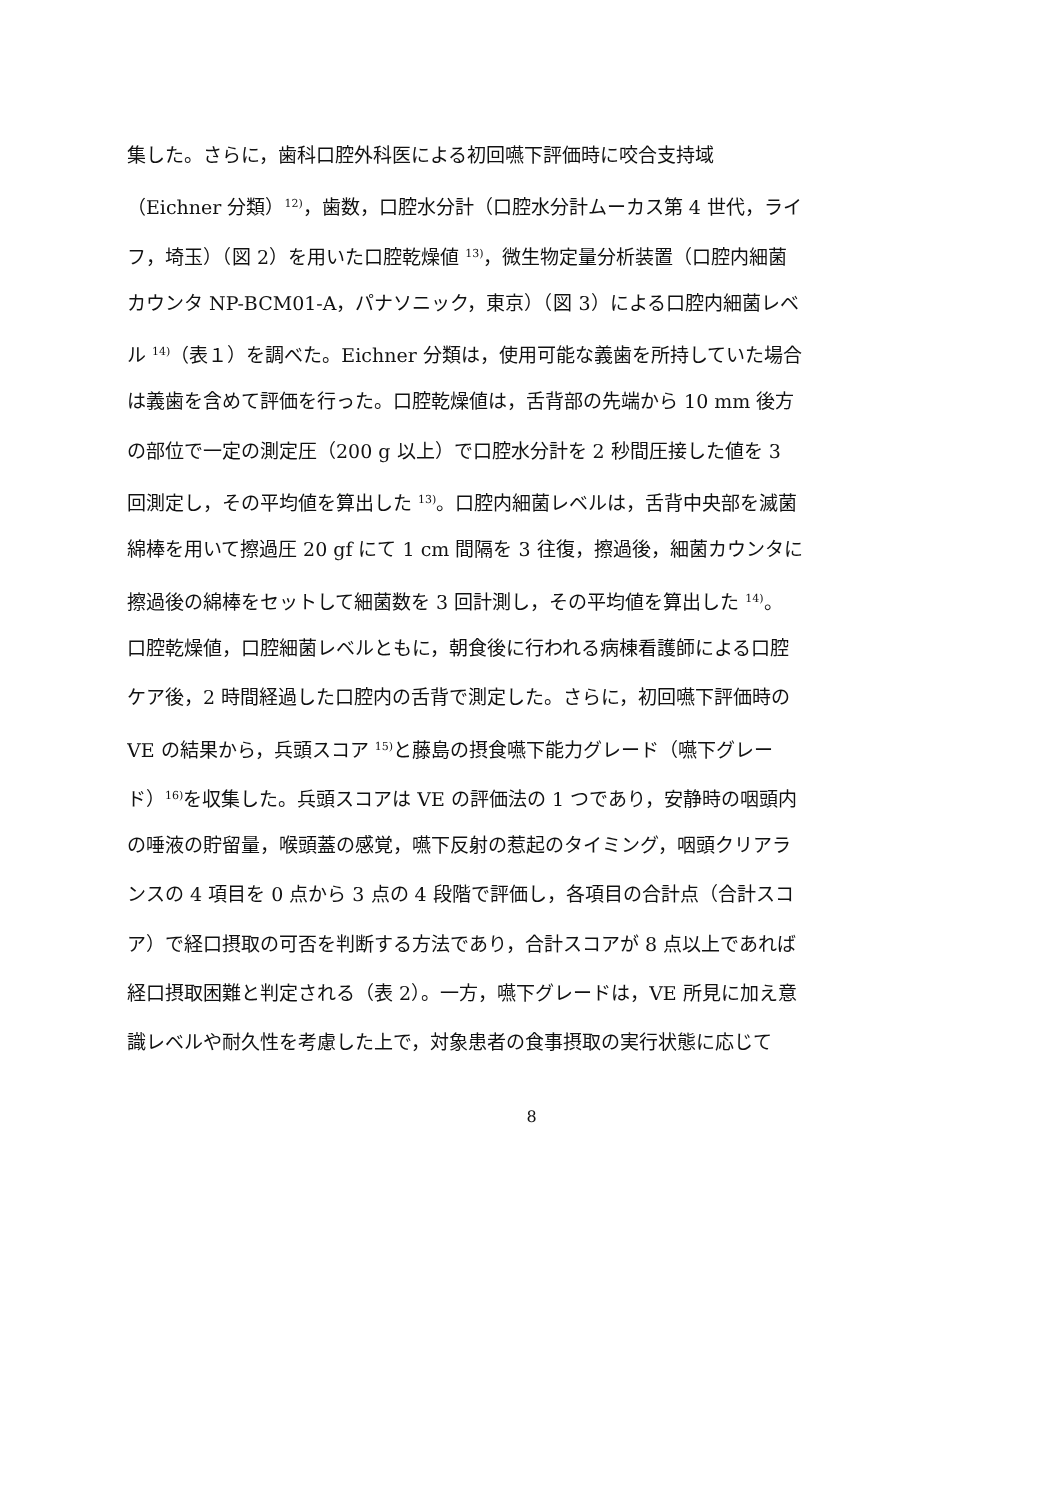集した。さらに，歯科口腔外科医による初回嚥下評価時に咬合支持域
（Eichner 分類）<sup>12)</sup>，歯数，口腔水分計（口腔水分計ムーカス第 4 世代，ライ
フ，埼玉）（図 2）を用いた口腔乾燥値 <sup>13)</sup>，微生物定量分析装置（口腔内細菌
カウンタ NP-BCM01-A，パナソニック，東京）（図 3）による口腔内細菌レベ
ル <sup>14)</sup>（表１）を調べた。Eichner 分類は，使用可能な義歯を所持していた場合
は義歯を含めて評価を行った。口腔乾燥値は，舌背部の先端から 10 mm 後方
の部位で一定の測定圧（200 g 以上）で口腔水分計を 2 秒間圧接した値を 3
回測定し，その平均値を算出した <sup>13)</sup>。口腔内細菌レベルは，舌背中央部を滅菌
綿棒を用いて擦過圧 20 gf にて 1 cm 間隔を 3 往復，擦過後，細菌カウンタに
擦過後の綿棒をセットして細菌数を 3 回計測し，その平均値を算出した <sup>14)</sup>。
口腔乾燥値，口腔細菌レベルともに，朝食後に行われる病棟看護師による口腔
ケア後，2 時間経過した口腔内の舌背で測定した。さらに，初回嚥下評価時の
VE の結果から，兵頭スコア <sup>15)</sup>と藤島の摂食嚥下能力グレード（嚥下グレー
ド）<sup>16)</sup>を収集した。兵頭スコアは VE の評価法の 1 つであり，安静時の咽頭内
の唾液の貯留量，喉頭蓋の感覚，嚥下反射の惹起のタイミング，咽頭クリアラ
ンスの 4 項目を 0 点から 3 点の 4 段階で評価し，各項目の合計点（合計スコ
ア）で経口摂取の可否を判断する方法であり，合計スコアが 8 点以上であれば
経口摂取困難と判定される（表 2）。一方，嚥下グレードは，VE 所見に加え意
識レベルや耐久性を考慮した上で，対象患者の食事摂取の実行状態に応じて
8